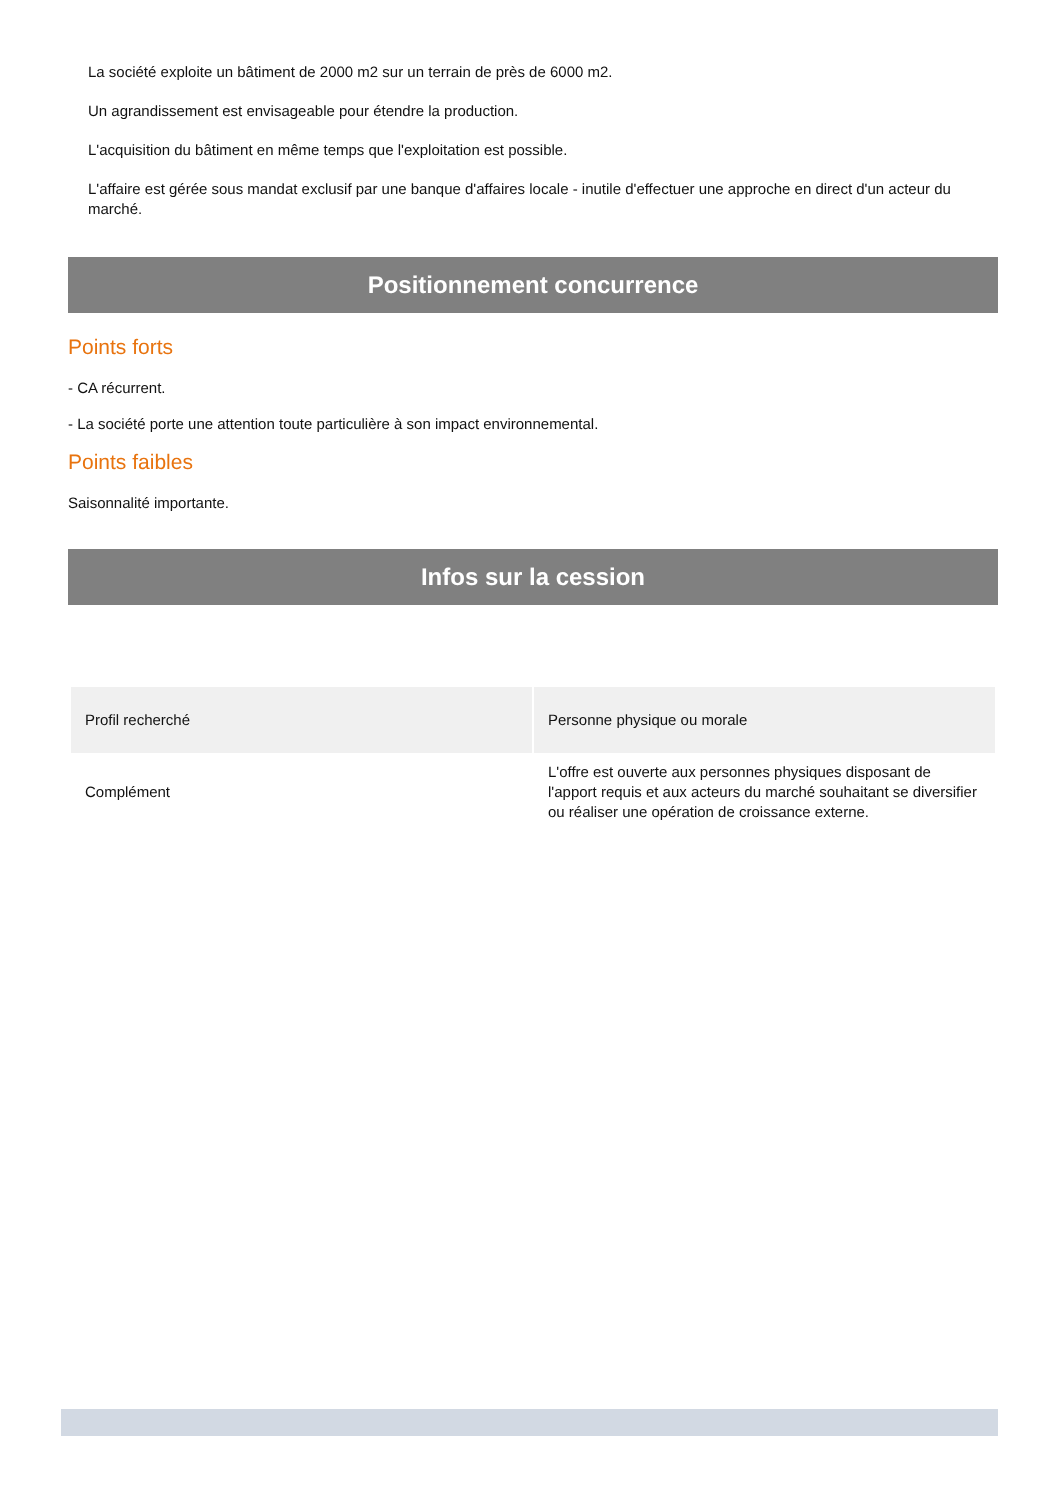La société exploite un bâtiment de 2000 m2 sur un terrain de près de 6000 m2.
Un agrandissement est envisageable pour étendre la production.
L'acquisition du bâtiment en même temps que l'exploitation est possible.
L'affaire est gérée sous mandat exclusif par une banque d'affaires locale - inutile d'effectuer une approche en direct d'un acteur du marché.
Positionnement concurrence
Points forts
- CA récurrent.
- La société porte une attention toute particulière à son impact environnemental.
Points faibles
Saisonnalité importante.
Infos sur la cession
| Profil recherché | Personne physique ou morale |
| Complément | L'offre est ouverte aux personnes physiques disposant de l'apport requis et aux acteurs du marché souhaitant se diversifier ou réaliser une opération de croissance externe. |